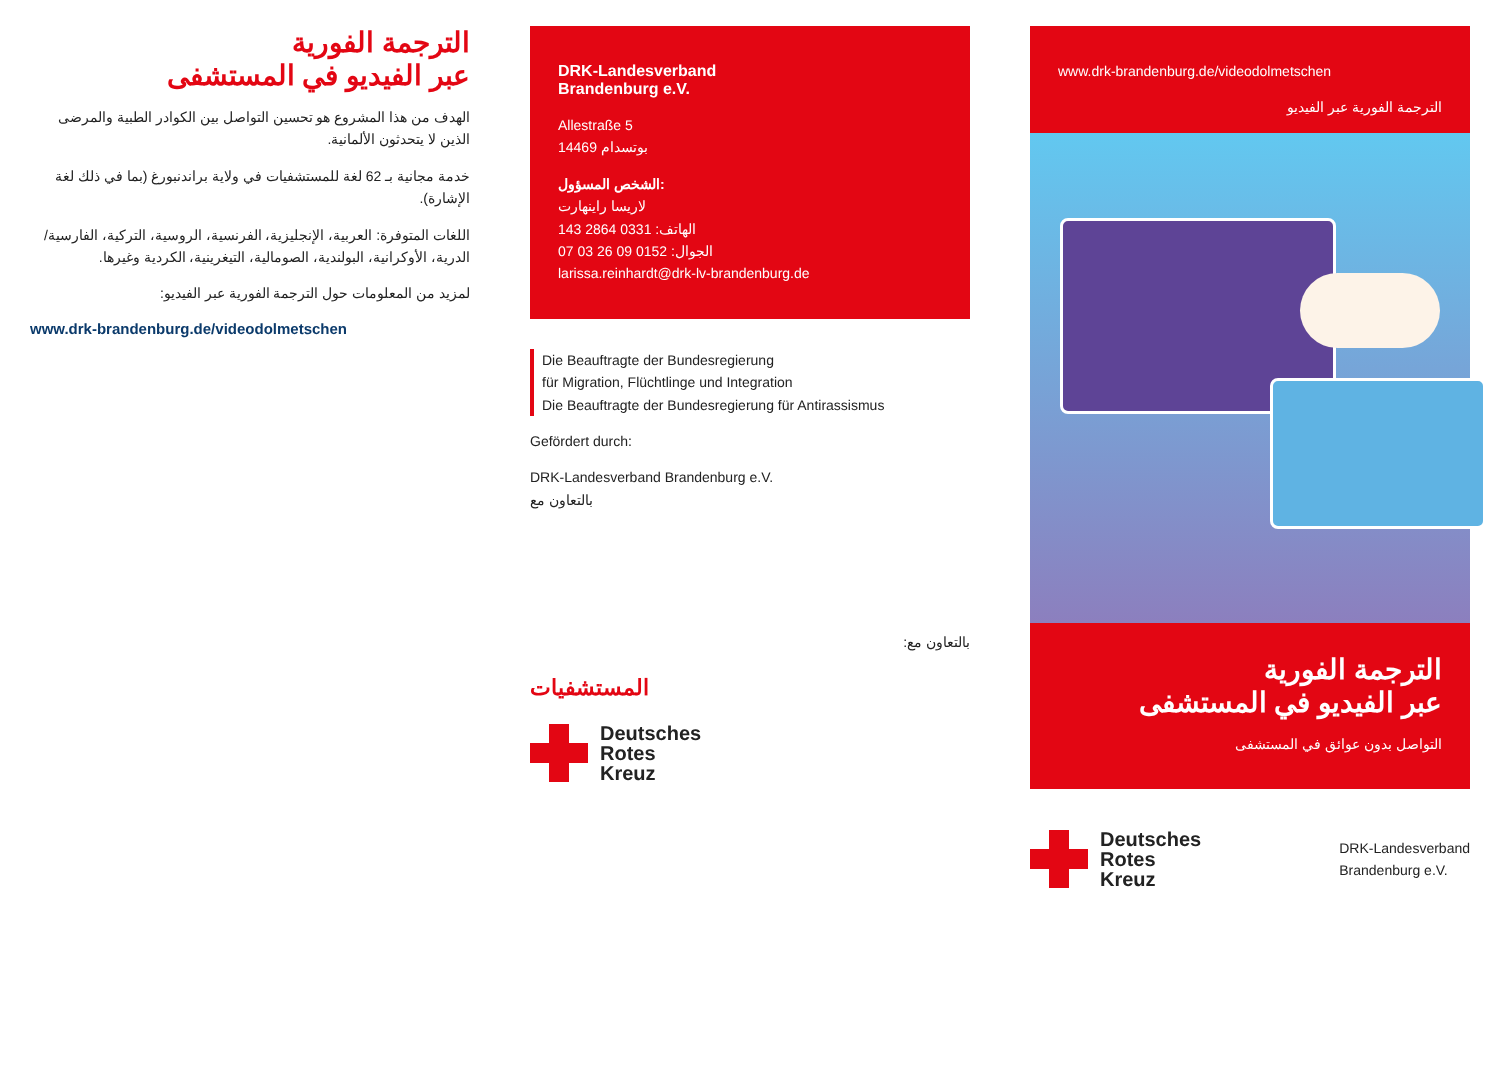الترجمة الفورية
عبر الفيديو في المستشفى
الهدف من هذا المشروع هو تحسين التواصل بين الكوادر الطبية والمرضى الذين لا يتحدثون الألمانية.
خدمة مجانية بـ 62 لغة للمستشفيات في ولاية براندنبورغ (بما في ذلك لغة الإشارة).
اللغات المتوفرة: العربية، الإنجليزية، الفرنسية، الروسية، التركية، الفارسية/الدرية، الأوكرانية، البولندية، الصومالية، التيغرينية، الكردية وغيرها.
لمزيد من المعلومات حول الترجمة الفورية عبر الفيديو:
www.drk-brandenburg.de/videodolmetschen
DRK-Landesverband
Brandenburg e.V.
Allestraße 5
14469 بوتسدام
الشخص المسؤول:
لاريسا راينهارت
الهاتف: 0331 2864 143
الجوال: 0152 09 26 03 07
larissa.reinhardt@drk-lv-brandenburg.de
Die Beauftragte der Bundesregierung
für Migration, Flüchtlinge und Integration
Die Beauftragte der Bundesregierung für Antirassismus
Gefördert durch:
DRK-Landesverband Brandenburg e.V.
بالتعاون مع
بالتعاون مع:
المستشفيات
Deutsches
Rotes
Kreuz
www.drk-brandenburg.de/videodolmetschen
الترجمة الفورية عبر الفيديو
الترجمة الفورية
عبر الفيديو في المستشفى
التواصل بدون عوائق في المستشفى
Deutsches
Rotes
Kreuz
DRK-Landesverband
Brandenburg e.V.